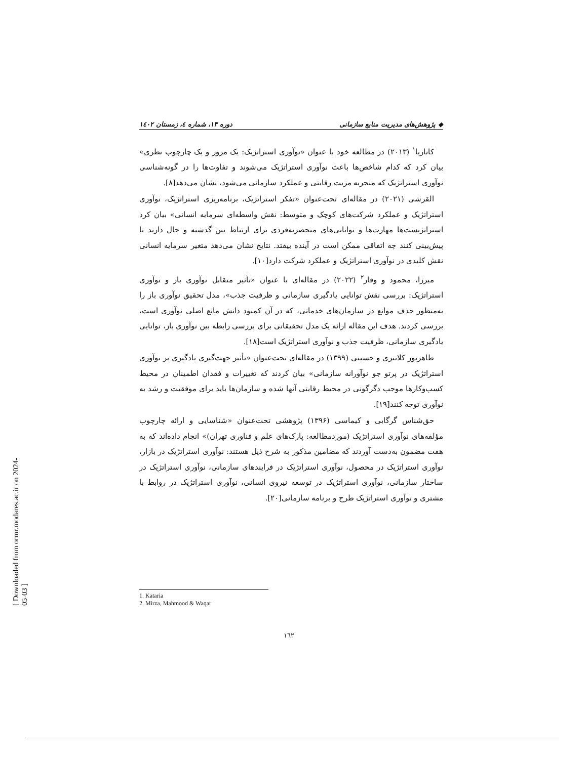◆ پژوهش‌های مدیریت منابع سازمانی دوره ۱۳، شماره ٤، زمستان ١٤٠٢
کاتاریا<sup>۱</sup> (۲۰۱۳) در مطالعه خود با عنوان «نوآوری استراتژیک: یک مرور و یک چارچوب نظری» بیان کرد که کدام شاخص‌ها باعث نوآوری استراتژیک می‌شوند و تفاوت‌ها را در گونه‌شناسی نوآوری استراتژیک که منجربه مزیت رقابتی و عملکرد سازمانی می‌شود، نشان می‌دهد[۸].
القرشی (۲۰۲۱) در مقاله‌ای تحت‌عنوان «تفکر استراتژیک، برنامه‌ریزی استراتژیک، نوآوری استراتژیک و عملکرد شرکت‌های کوچک و متوسط: نقش واسطه‌ای سرمایه انسانی» بیان کرد استراتژیست‌ها مهارت‌ها و توانایی‌های منحصربه‌فردی برای ارتباط بین گذشته و حال دارند تا پیش‌بینی کنند چه اتفاقی ممکن است در آینده بیفتد. نتایج نشان می‌دهد متغیر سرمایه انسانی نقش کلیدی در نوآوری استراتژیک و عملکرد شرکت دارد[۱۰].
میرزا، محمود و وقار<sup>۲</sup> (۲۰۲۲) در مقاله‌ای با عنوان «تأثیر متقابل نوآوری باز و نوآوری استراتژیک: بررسی نقش توانایی یادگیری سازمانی و ظرفیت جذب»، مدل تحقیق نوآوری باز را به‌منظور حذف موانع در سازمان‌های خدماتی، که در آن کمبود دانش مانع اصلی نوآوری است، بررسی کردند. هدف این مقاله ارائه یک مدل تحقیقاتی برای بررسی رابطه بین نوآوری باز، توانایی یادگیری سازمانی، ظرفیت جذب و نوآوری استراتژیک است[۱۸].
طاهرپور کلانتری و حسینی (۱۳۹۹) در مقاله‌ای تحت‌عنوان «تأثیر جهت‌گیری یادگیری بر نوآوری استراتژیک در پرتو جو نوآورانه سازمانی» بیان کردند که تغییرات و فقدان اطمینان در محیط کسب‌وکارها موجب دگرگونی در محیط رقابتی آنها شده و سازمان‌ها باید برای موفقیت و رشد به نوآوری توجه کنند[۱۹].
حق‌شناس گرگابی و کیماسی (۱۳۹۶) پژوهشی تحت‌عنوان «شناسایی و ارائه چارچوب مؤلفه‌های نوآوری استراتژیک (موردمطالعه: پارک‌های علم و فناوری تهران)» انجام داده‌اند که به هفت مضمون به‌دست آوردند که مضامین مذکور به شرح ذیل هستند: نوآوری استراتژیک در بازار، نوآوری استراتژیک در محصول، نوآوری استراتژیک در فرایندهای سازمانی، نوآوری استراتژیک در ساختار سازمانی، نوآوری استراتژیک در توسعه نیروی انسانی، نوآوری استراتژیک در روابط با مشتری و نوآوری استراتژیک طرح و برنامه سازمانی[۲۰].
1. Kataria
2. Mirza, Mahmood & Waqar
۱٦۲
[ Downloaded from ormr.modares.ac.ir on 2024-05-03 ]